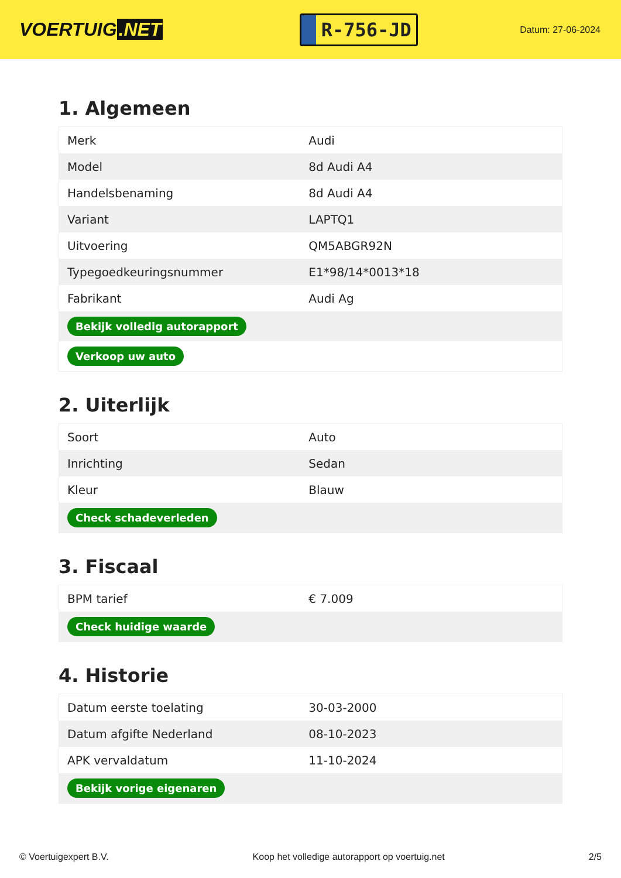VOERTUIG.NET
R-756-JD
Datum: 27-06-2024
1. Algemeen
| Merk | Audi |
| Model | 8d Audi A4 |
| Handelsbenaming | 8d Audi A4 |
| Variant | LAPTQ1 |
| Uitvoering | QM5ABGR92N |
| Typegoedkeuringsnummer | E1*98/14*0013*18 |
| Fabrikant | Audi Ag |
| Bekijk volledig autorapport | |
| Verkoop uw auto | |
2. Uiterlijk
| Soort | Auto |
| Inrichting | Sedan |
| Kleur | Blauw |
| Check schadeverleden | |
3. Fiscaal
| BPM tarief | € 7.009 |
| Check huidige waarde | |
4. Historie
| Datum eerste toelating | 30-03-2000 |
| Datum afgifte Nederland | 08-10-2023 |
| APK vervaldatum | 11-10-2024 |
| Bekijk vorige eigenaren | |
© Voertuigexpert B.V. Koop het volledige autorapport op voertuig.net 2/5